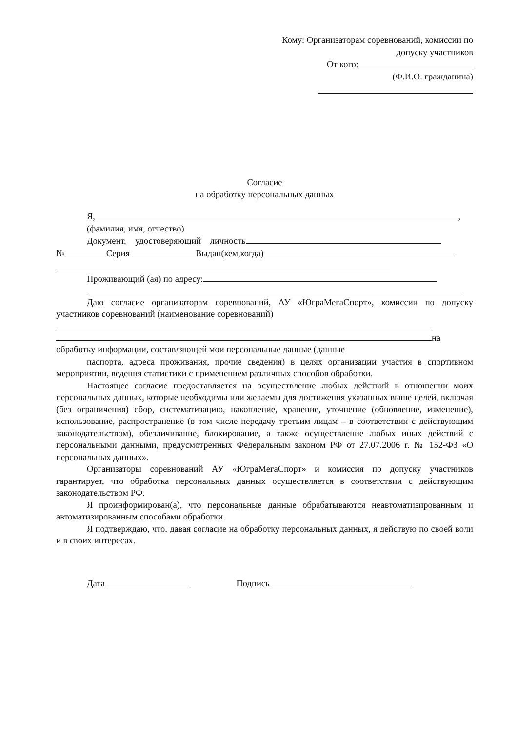Кому: Организаторам соревнований, комиссии по
допуску участников
От кого:
(Ф.И.О. гражданина)
Согласие
на обработку персональных данных
Я, ,
(фамилия, имя, отчество)
Документ, удостоверяющий личность
№ Серия Выдан(кем,когда)
Проживающий (ая) по адресу:
Даю согласие организаторам соревнований, АУ «ЮграМегаСпорт», комиссии по допуску участников соревнований (наименование соревнований)
на
обработку информации, составляющей мои персональные данные (данные
паспорта, адреса проживания, прочие сведения) в целях организации участия в спортивном мероприятии, ведения статистики с применением различных способов обработки.
Настоящее согласие предоставляется на осуществление любых действий в отношении моих персональных данных, которые необходимы или желаемы для достижения указанных выше целей, включая (без ограничения) сбор, систематизацию, накопление, хранение, уточнение (обновление, изменение), использование, распространение (в том числе передачу третьим лицам – в соответствии с действующим законодательством), обезличивание, блокирование, а также осуществление любых иных действий с персональными данными, предусмотренных Федеральным законом РФ от 27.07.2006 г. № 152-ФЗ «О персональных данных».
Организаторы соревнований АУ «ЮграМегаСпорт» и комиссия по допуску участников гарантирует, что обработка персональных данных осуществляется в соответствии с действующим законодательством РФ.
Я проинформирован(а), что персональные данные обрабатываются неавтоматизированным и автоматизированным способами обработки.
Я подтверждаю, что, давая согласие на обработку персональных данных, я действую по своей воли и в своих интересах.
Дата Подпись